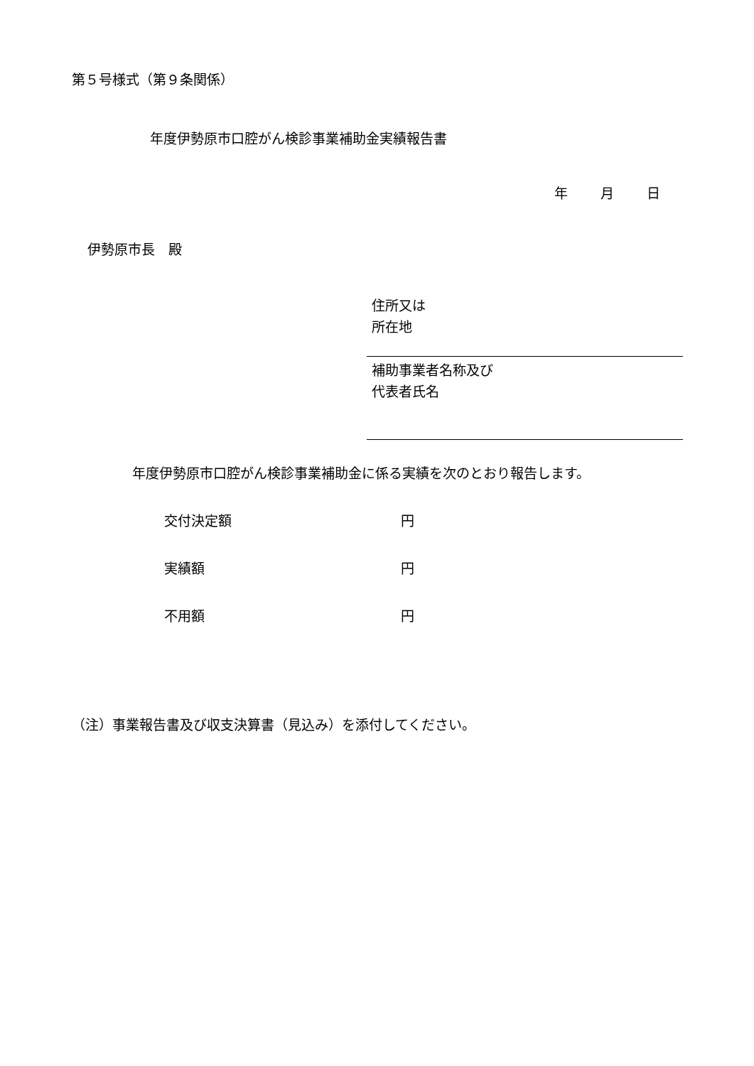第５号様式（第９条関係）
年度伊勢原市口腔がん検診事業補助金実績報告書
年 月 日
伊勢原市長　殿
住所又は
所在地
補助事業者名称及び
代表者氏名
年度伊勢原市口腔がん検診事業補助金に係る実績を次のとおり報告します。
交付決定額 円
実績額 円
不用額 円
（注）事業報告書及び収支決算書（見込み）を添付してください。